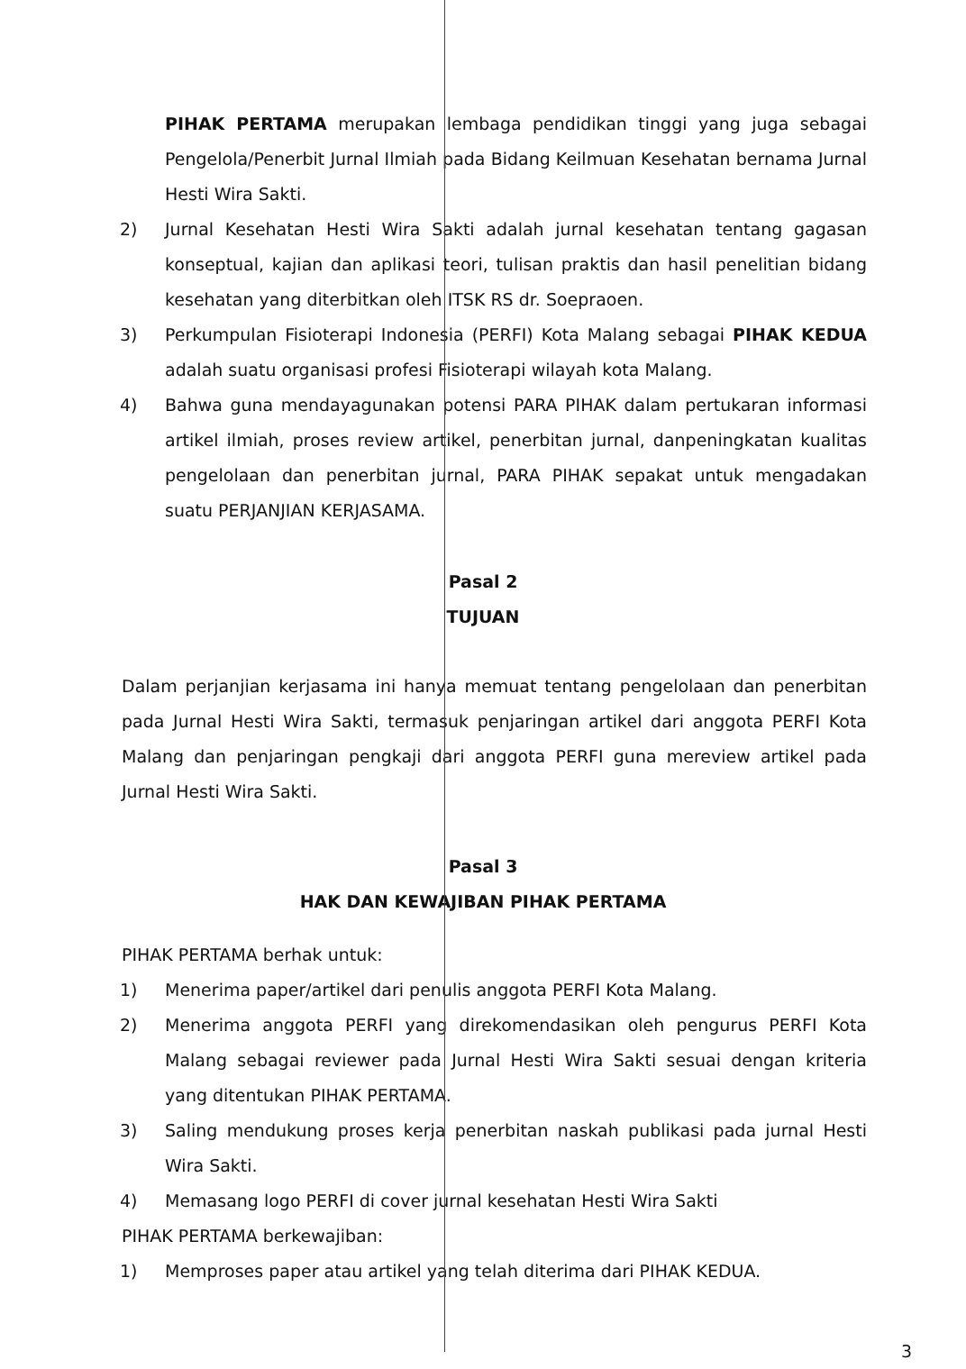PIHAK PERTAMA merupakan lembaga pendidikan tinggi yang juga sebagai Pengelola/Penerbit Jurnal Ilmiah pada Bidang Keilmuan Kesehatan bernama Jurnal Hesti Wira Sakti.
2) Jurnal Kesehatan Hesti Wira Sakti adalah jurnal kesehatan tentang gagasan konseptual, kajian dan aplikasi teori, tulisan praktis dan hasil penelitian bidang kesehatan yang diterbitkan oleh ITSK RS dr. Soepraoen.
3) Perkumpulan Fisioterapi Indonesia (PERFI) Kota Malang sebagai PIHAK KEDUA adalah suatu organisasi profesi Fisioterapi wilayah kota Malang.
4) Bahwa guna mendayagunakan potensi PARA PIHAK dalam pertukaran informasi artikel ilmiah, proses review artikel, penerbitan jurnal, danpeningkatan kualitas pengelolaan dan penerbitan jurnal, PARA PIHAK sepakat untuk mengadakan suatu PERJANJIAN KERJASAMA.
Pasal 2
TUJUAN
Dalam perjanjian kerjasama ini hanya memuat tentang pengelolaan dan penerbitan pada Jurnal Hesti Wira Sakti, termasuk penjaringan artikel dari anggota PERFI Kota Malang dan penjaringan pengkaji dari anggota PERFI guna mereview artikel pada Jurnal Hesti Wira Sakti.
Pasal 3
HAK DAN KEWAJIBAN PIHAK PERTAMA
PIHAK PERTAMA berhak untuk:
1) Menerima paper/artikel dari penulis anggota PERFI Kota Malang.
2) Menerima anggota PERFI yang direkomendasikan oleh pengurus PERFI Kota Malang sebagai reviewer pada Jurnal Hesti Wira Sakti sesuai dengan kriteria yang ditentukan PIHAK PERTAMA.
3) Saling mendukung proses kerja penerbitan naskah publikasi pada jurnal Hesti Wira Sakti.
4) Memasang logo PERFI di cover jurnal kesehatan Hesti Wira Sakti
PIHAK PERTAMA berkewajiban:
1) Memproses paper atau artikel yang telah diterima dari PIHAK KEDUA.
3